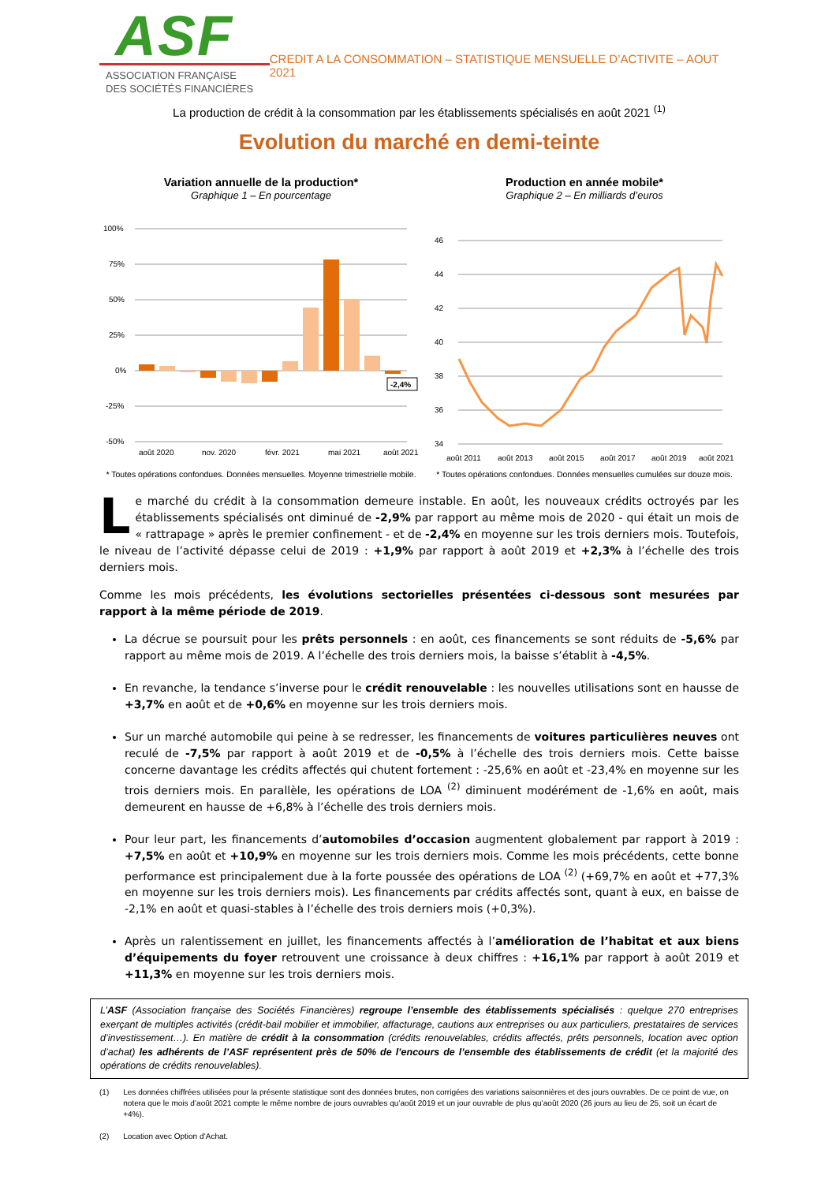ASF
ASSOCIATION FRANÇAISE
DES SOCIÉTÉS FINANCIÈRES
CREDIT A LA CONSOMMATION – STATISTIQUE MENSUELLE D’ACTIVITE – AOUT 2021
La production de crédit à la consommation par les établissements spécialisés en août 2021 <sup>(1)</sup>
Evolution du marché en demi-teinte
Variation annuelle de la production*
Graphique 1 – En pourcentage
100%
75%
50%
25%
0%
-25%
-50%
-2,4%
août 2020
nov. 2020
févr. 2021
mai 2021
août 2021
* Toutes opérations confondues. Données mensuelles. Moyenne trimestrielle mobile.
Production en année mobile*
Graphique 2 – En milliards d’euros
46
44
42
40
38
36
34
août 2011
août 2013
août 2015
août 2017
août 2019
août 2021
* Toutes opérations confondues. Données mensuelles cumulées sur douze mois.
Le marché du crédit à la consommation demeure instable. En août, les nouveaux crédits octroyés par les établissements spécialisés ont diminué de -2,9% par rapport au même mois de 2020 - qui était un mois de « rattrapage » après le premier confinement - et de -2,4% en moyenne sur les trois derniers mois. Toutefois, le niveau de l’activité dépasse celui de 2019 : +1,9% par rapport à août 2019 et +2,3% à l’échelle des trois derniers mois.
Comme les mois précédents, les évolutions sectorielles présentées ci-dessous sont mesurées par rapport à la même période de 2019.
La décrue se poursuit pour les prêts personnels : en août, ces financements se sont réduits de -5,6% par rapport au même mois de 2019. A l’échelle des trois derniers mois, la baisse s’établit à -4,5%.
En revanche, la tendance s’inverse pour le crédit renouvelable : les nouvelles utilisations sont en hausse de +3,7% en août et de +0,6% en moyenne sur les trois derniers mois.
Sur un marché automobile qui peine à se redresser, les financements de voitures particulières neuves ont reculé de -7,5% par rapport à août 2019 et de -0,5% à l’échelle des trois derniers mois. Cette baisse concerne davantage les crédits affectés qui chutent fortement : -25,6% en août et -23,4% en moyenne sur les trois derniers mois. En parallèle, les opérations de LOA <sup>(2)</sup> diminuent modérément de -1,6% en août, mais demeurent en hausse de +6,8% à l’échelle des trois derniers mois.
Pour leur part, les financements d’automobiles d’occasion augmentent globalement par rapport à 2019 : +7,5% en août et +10,9% en moyenne sur les trois derniers mois. Comme les mois précédents, cette bonne performance est principalement due à la forte poussée des opérations de LOA <sup>(2)</sup> (+69,7% en août et +77,3% en moyenne sur les trois derniers mois). Les financements par crédits affectés sont, quant à eux, en baisse de -2,1% en août et quasi-stables à l’échelle des trois derniers mois (+0,3%).
Après un ralentissement en juillet, les financements affectés à l’amélioration de l’habitat et aux biens d’équipements du foyer retrouvent une croissance à deux chiffres : +16,1% par rapport à août 2019 et +11,3% en moyenne sur les trois derniers mois.
L’ASF (Association française des Sociétés Financières) regroupe l’ensemble des établissements spécialisés : quelque 270 entreprises exerçant de multiples activités (crédit-bail mobilier et immobilier, affacturage, cautions aux entreprises ou aux particuliers, prestataires de services d’investissement…). En matière de crédit à la consommation (crédits renouvelables, crédits affectés, prêts personnels, location avec option d’achat) les adhérents de l’ASF représentent près de 50% de l’encours de l’ensemble des établissements de crédit (et la majorité des opérations de crédits renouvelables).
(1) Les données chiffrées utilisées pour la présente statistique sont des données brutes, non corrigées des variations saisonnières et des jours ouvrables. De ce point de vue, on notera que le mois d’août 2021 compte le même nombre de jours ouvrables qu’août 2019 et un jour ouvrable de plus qu’août 2020 (26 jours au lieu de 25, soit un écart de +4%).
(2) Location avec Option d’Achat.